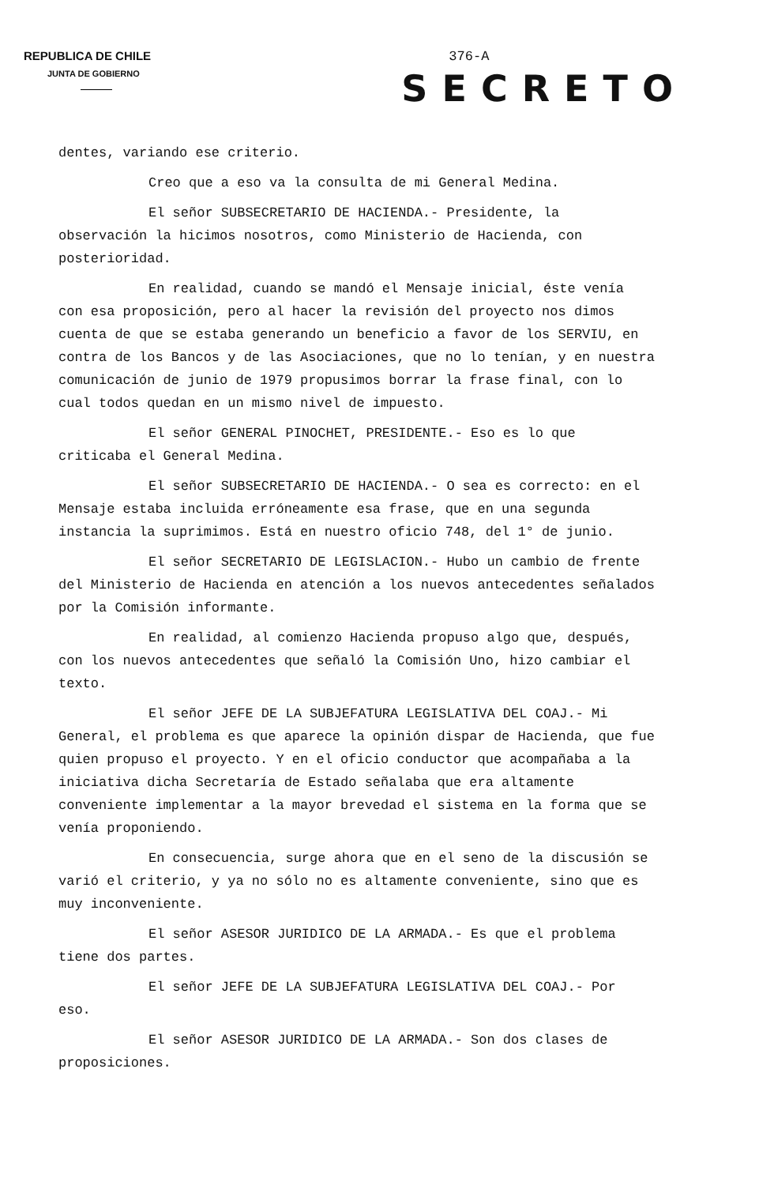REPUBLICA DE CHILE
JUNTA DE GOBIERNO
376-A
SECRETO
dentes, variando ese criterio.
Creo que a eso va la consulta de mi General Medina.
El señor SUBSECRETARIO DE HACIENDA.- Presidente, la observación la hicimos nosotros, como Ministerio de Hacienda, con posterioridad.
En realidad, cuando se mandó el Mensaje inicial, éste venía con esa proposición, pero al hacer la revisión del proyecto nos dimos cuenta de que se estaba generando un beneficio a favor de los SERVIU, en contra de los Bancos y de las Asociaciones, que no lo tenían, y en nuestra comunicación de junio de 1979 propusimos borrar la frase final, con lo cual todos quedan en un mismo nivel de impuesto.
El señor GENERAL PINOCHET, PRESIDENTE.- Eso es lo que criticaba el General Medina.
El señor SUBSECRETARIO DE HACIENDA.- O sea es correcto: en el Mensaje estaba incluida erróneamente esa frase, que en una segunda instancia la suprimimos. Está en nuestro oficio 748, del 1° de junio.
El señor SECRETARIO DE LEGISLACION.- Hubo un cambio de frente del Ministerio de Hacienda en atención a los nuevos antecedentes señalados por la Comisión informante.
En realidad, al comienzo Hacienda propuso algo que, después, con los nuevos antecedentes que señaló la Comisión Uno, hizo cambiar el texto.
El señor JEFE DE LA SUBJEFATURA LEGISLATIVA DEL COAJ.- Mi General, el problema es que aparece la opinión dispar de Hacienda, que fue quien propuso el proyecto. Y en el oficio conductor que acompañaba a la iniciativa dicha Secretaría de Estado señalaba que era altamente conveniente implementar a la mayor brevedad el sistema en la forma que se venía proponiendo.
En consecuencia, surge ahora que en el seno de la discusión se varió el criterio, y ya no sólo no es altamente conveniente, sino que es muy inconveniente.
El señor ASESOR JURIDICO DE LA ARMADA.- Es que el problema tiene dos partes.
El señor JEFE DE LA SUBJEFATURA LEGISLATIVA DEL COAJ.- Por eso.
El señor ASESOR JURIDICO DE LA ARMADA.- Son dos clases de proposiciones.